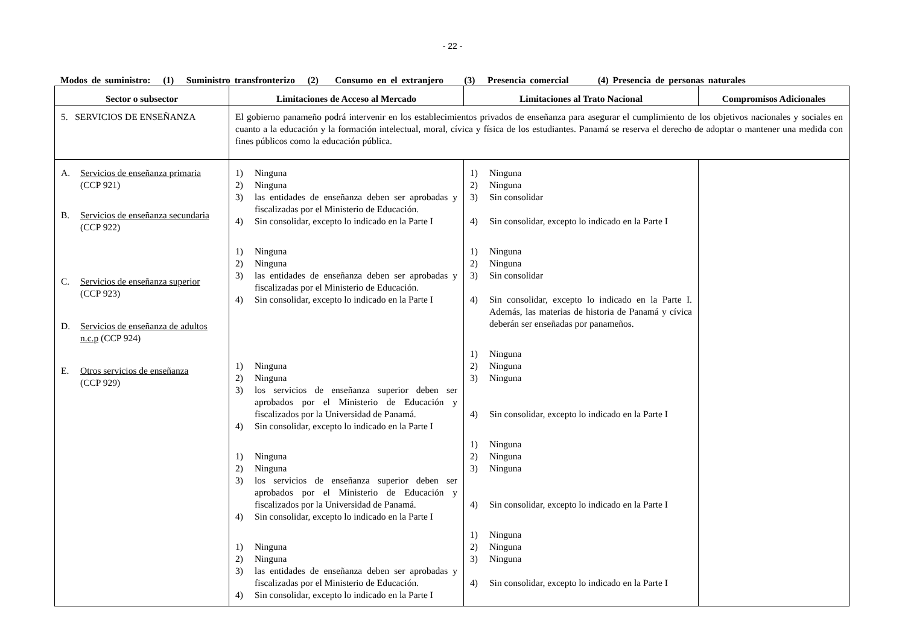- 22 -
Modos de suministro: (1) Suministro transfronterizo (2) Consumo en el extranjero (3) Presencia comercial (4) Presencia de personas naturales
| Sector o subsector | Limitaciones de Acceso al Mercado | Limitaciones al Trato Nacional | Compromisos Adicionales |
| --- | --- | --- | --- |
| 5. SERVICIOS DE ENSEÑANZA | El gobierno panameño podrá intervenir en los establecimientos privados de enseñanza para asegurar el cumplimiento de los objetivos nacionales y sociales en cuanto a la educación y la formación intelectual, moral, cívica y física de los estudiantes. Panamá se reserva el derecho de adoptar o mantener una medida con fines públicos como la educación pública. | | |
| A. Servicios de enseñanza primaria (CCP 921) B. Servicios de enseñanza secundaria (CCP 922) C. Servicios de enseñanza superior (CCP 923) D. Servicios de enseñanza de adultos n.c.p (CCP 924) E. Otros servicios de enseñanza (CCP 929) | 1) Ninguna 2) Ninguna 3) las entidades de enseñanza deben ser aprobadas y fiscalizadas por el Ministerio de Educación. 4) Sin consolidar, excepto lo indicado en la Parte I 1) Ninguna 2) Ninguna 3) las entidades de enseñanza deben ser aprobadas y fiscalizadas por el Ministerio de Educación. 4) Sin consolidar, excepto lo indicado en la Parte I 1) Ninguna 2) Ninguna 3) los servicios de enseñanza superior deben ser aprobados por el Ministerio de Educación y fiscalizados por la Universidad de Panamá. 4) Sin consolidar, excepto lo indicado en la Parte I 1) Ninguna 2) Ninguna 3) los servicios de enseñanza superior deben ser aprobados por el Ministerio de Educación y fiscalizados por la Universidad de Panamá. 4) Sin consolidar, excepto lo indicado en la Parte I 1) Ninguna 2) Ninguna 3) las entidades de enseñanza deben ser aprobadas y fiscalizadas por el Ministerio de Educación. 4) Sin consolidar, excepto lo indicado en la Parte I | 1) Ninguna 2) Ninguna 3) Sin consolidar 4) Sin consolidar, excepto lo indicado en la Parte I 1) Ninguna 2) Ninguna 3) Sin consolidar 4) Sin consolidar, excepto lo indicado en la Parte I. Además, las materias de historia de Panamá y cívica deberán ser enseñadas por panameños. 1) Ninguna 2) Ninguna 3) Ninguna 4) Sin consolidar, excepto lo indicado en la Parte I 1) Ninguna 2) Ninguna 3) Ninguna 4) Sin consolidar, excepto lo indicado en la Parte I 1) Ninguna 2) Ninguna 3) Ninguna 4) Sin consolidar, excepto lo indicado en la Parte I | |